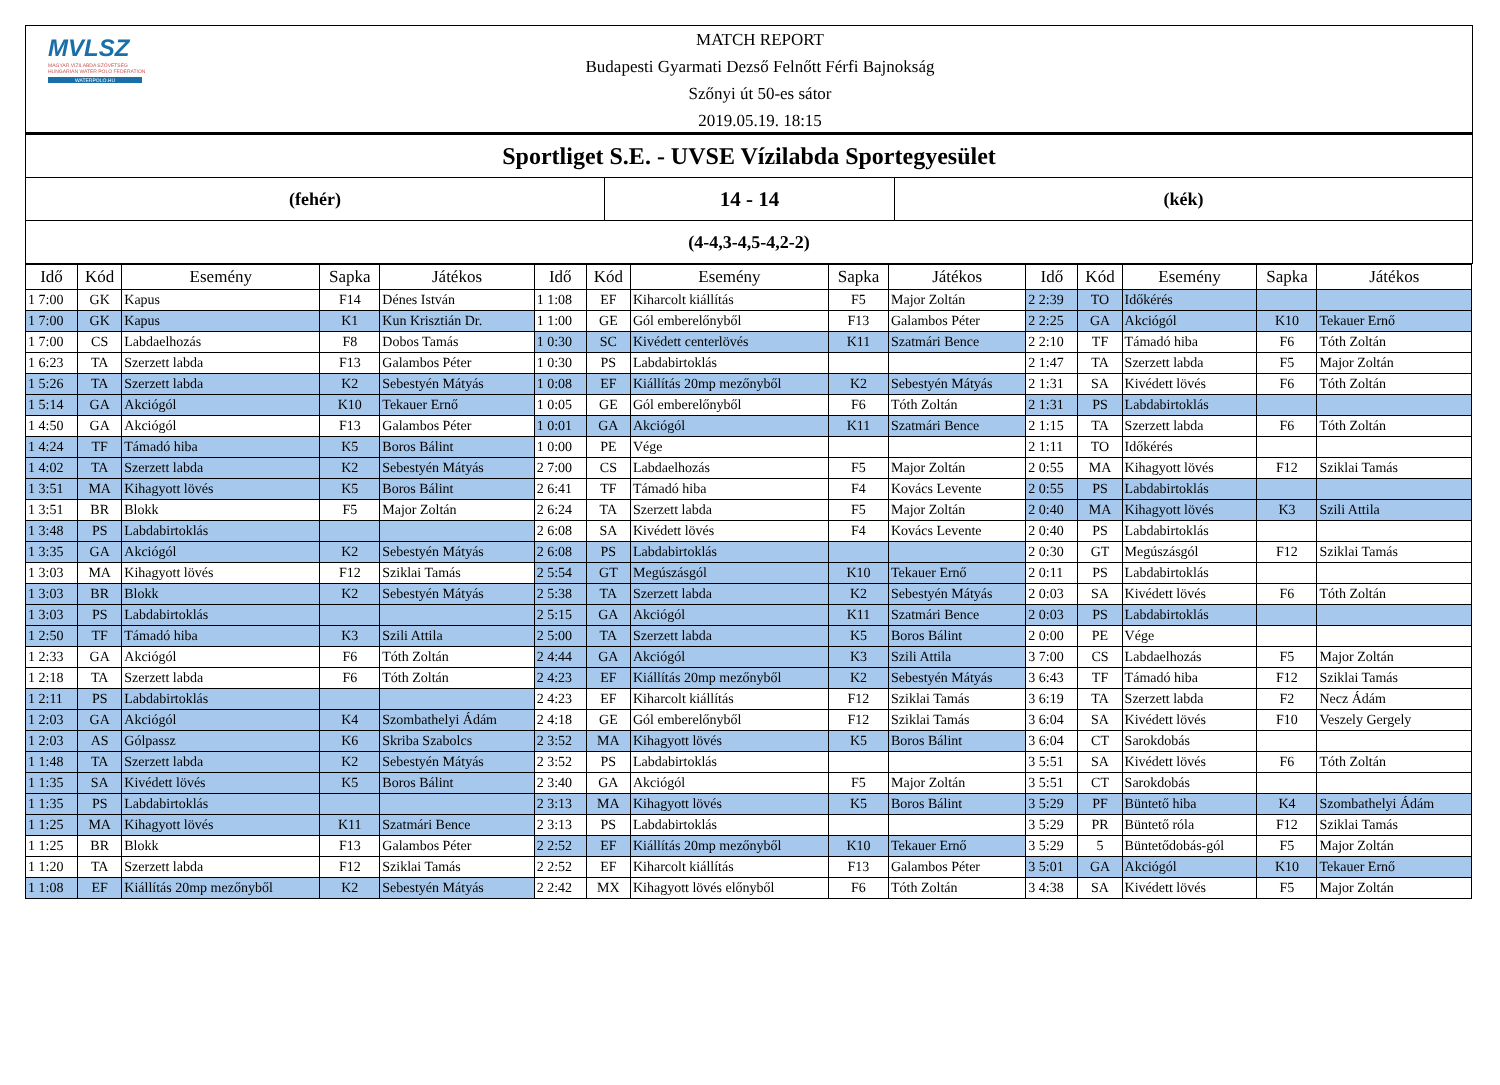MVLSZ
MAGYAR VÍZILABDA SZÖVETSÉG
HUNGARIAN WATER POLO FEDERATION
WATERPOLO.HU
MATCH REPORT
Budapesti Gyarmati Dezső Felnőtt Férfi Bajnokság
Szőnyi út 50-es sátor
2019.05.19. 18:15
Sportliget S.E. - UVSE Vízilabda Sportegyesület
(fehér)
14 - 14
(kék)
(4-4,3-4,5-4,2-2)
| Idő | Kód | Esemény | Sapka | Játékos | Idő | Kód | Esemény | Sapka | Játékos | Idő | Kód | Esemény | Sapka | Játékos |
| --- | --- | --- | --- | --- | --- | --- | --- | --- | --- | --- | --- | --- | --- | --- |
| 1 7:00 | GK | Kapus | F14 | Dénes István | 1 1:08 | EF | Kiharcolt kiállítás | F5 | Major Zoltán | 2 2:39 | TO | Időkérés | | |
| 1 7:00 | GK | Kapus | K1 | Kun Krisztián Dr. | 1 1:00 | GE | Gól emberelőnyből | F13 | Galambos Péter | 2 2:25 | GA | Akciógól | K10 | Tekauer Ernő |
| 1 7:00 | CS | Labdaelhozás | F8 | Dobos Tamás | 1 0:30 | SC | Kivédett centerlövés | K11 | Szatmári Bence | 2 2:10 | TF | Támadó hiba | F6 | Tóth Zoltán |
| 1 6:23 | TA | Szerzett labda | F13 | Galambos Péter | 1 0:30 | PS | Labdabirtoklás | | | 2 1:47 | TA | Szerzett labda | F5 | Major Zoltán |
| 1 5:26 | TA | Szerzett labda | K2 | Sebestyén Mátyás | 1 0:08 | EF | Kiállítás 20mp mezőnyből | K2 | Sebestyén Mátyás | 2 1:31 | SA | Kivédett lövés | F6 | Tóth Zoltán |
| 1 5:14 | GA | Akciógól | K10 | Tekauer Ernő | 1 0:05 | GE | Gól emberelőnyből | F6 | Tóth Zoltán | 2 1:31 | PS | Labdabirtoklás | | |
| 1 4:50 | GA | Akciógól | F13 | Galambos Péter | 1 0:01 | GA | Akciógól | K11 | Szatmári Bence | 2 1:15 | TA | Szerzett labda | F6 | Tóth Zoltán |
| 1 4:24 | TF | Támadó hiba | K5 | Boros Bálint | 1 0:00 | PE | Vége | | | 2 1:11 | TO | Időkérés | | |
| 1 4:02 | TA | Szerzett labda | K2 | Sebestyén Mátyás | 2 7:00 | CS | Labdaelhozás | F5 | Major Zoltán | 2 0:55 | MA | Kihagyott lövés | F12 | Sziklai Tamás |
| 1 3:51 | MA | Kihagyott lövés | K5 | Boros Bálint | 2 6:41 | TF | Támadó hiba | F4 | Kovács Levente | 2 0:55 | PS | Labdabirtoklás | | |
| 1 3:51 | BR | Blokk | F5 | Major Zoltán | 2 6:24 | TA | Szerzett labda | F5 | Major Zoltán | 2 0:40 | MA | Kihagyott lövés | K3 | Szili Attila |
| 1 3:48 | PS | Labdabirtoklás | | | 2 6:08 | SA | Kivédett lövés | F4 | Kovács Levente | 2 0:40 | PS | Labdabirtoklás | | |
| 1 3:35 | GA | Akciógól | K2 | Sebestyén Mátyás | 2 6:08 | PS | Labdabirtoklás | | | 2 0:30 | GT | Megúszásgól | F12 | Sziklai Tamás |
| 1 3:03 | MA | Kihagyott lövés | F12 | Sziklai Tamás | 2 5:54 | GT | Megúszásgól | K10 | Tekauer Ernő | 2 0:11 | PS | Labdabirtoklás | | |
| 1 3:03 | BR | Blokk | K2 | Sebestyén Mátyás | 2 5:38 | TA | Szerzett labda | K2 | Sebestyén Mátyás | 2 0:03 | SA | Kivédett lövés | F6 | Tóth Zoltán |
| 1 3:03 | PS | Labdabirtoklás | | | 2 5:15 | GA | Akciógól | K11 | Szatmári Bence | 2 0:03 | PS | Labdabirtoklás | | |
| 1 2:50 | TF | Támadó hiba | K3 | Szili Attila | 2 5:00 | TA | Szerzett labda | K5 | Boros Bálint | 2 0:00 | PE | Vége | | |
| 1 2:33 | GA | Akciógól | F6 | Tóth Zoltán | 2 4:44 | GA | Akciógól | K3 | Szili Attila | 3 7:00 | CS | Labdaelhozás | F5 | Major Zoltán |
| 1 2:18 | TA | Szerzett labda | F6 | Tóth Zoltán | 2 4:23 | EF | Kiállítás 20mp mezőnyből | K2 | Sebestyén Mátyás | 3 6:43 | TF | Támadó hiba | F12 | Sziklai Tamás |
| 1 2:11 | PS | Labdabirtoklás | | | 2 4:23 | EF | Kiharcolt kiállítás | F12 | Sziklai Tamás | 3 6:19 | TA | Szerzett labda | F2 | Necz Ádám |
| 1 2:03 | GA | Akciógól | K4 | Szombathelyi Ádám | 2 4:18 | GE | Gól emberelőnyből | F12 | Sziklai Tamás | 3 6:04 | SA | Kivédett lövés | F10 | Veszely Gergely |
| 1 2:03 | AS | Gólpassz | K6 | Skriba Szabolcs | 2 3:52 | MA | Kihagyott lövés | K5 | Boros Bálint | 3 6:04 | CT | Sarokdobás | | |
| 1 1:48 | TA | Szerzett labda | K2 | Sebestyén Mátyás | 2 3:52 | PS | Labdabirtoklás | | | 3 5:51 | SA | Kivédett lövés | F6 | Tóth Zoltán |
| 1 1:35 | SA | Kivédett lövés | K5 | Boros Bálint | 2 3:40 | GA | Akciógól | F5 | Major Zoltán | 3 5:51 | CT | Sarokdobás | | |
| 1 1:35 | PS | Labdabirtoklás | | | 2 3:13 | MA | Kihagyott lövés | K5 | Boros Bálint | 3 5:29 | PF | Büntető hiba | K4 | Szombathelyi Ádám |
| 1 1:25 | MA | Kihagyott lövés | K11 | Szatmári Bence | 2 3:13 | PS | Labdabirtoklás | | | 3 5:29 | PR | Büntető róla | F12 | Sziklai Tamás |
| 1 1:25 | BR | Blokk | F13 | Galambos Péter | 2 2:52 | EF | Kiállítás 20mp mezőnyből | K10 | Tekauer Ernő | 3 5:29 | 5 | Büntetődobás-gól | F5 | Major Zoltán |
| 1 1:20 | TA | Szerzett labda | F12 | Sziklai Tamás | 2 2:52 | EF | Kiharcolt kiállítás | F13 | Galambos Péter | 3 5:01 | GA | Akciógól | K10 | Tekauer Ernő |
| 1 1:08 | EF | Kiállítás 20mp mezőnyből | K2 | Sebestyén Mátyás | 2 2:42 | MX | Kihagyott lövés előnyből | F6 | Tóth Zoltán | 3 4:38 | SA | Kivédett lövés | F5 | Major Zoltán |